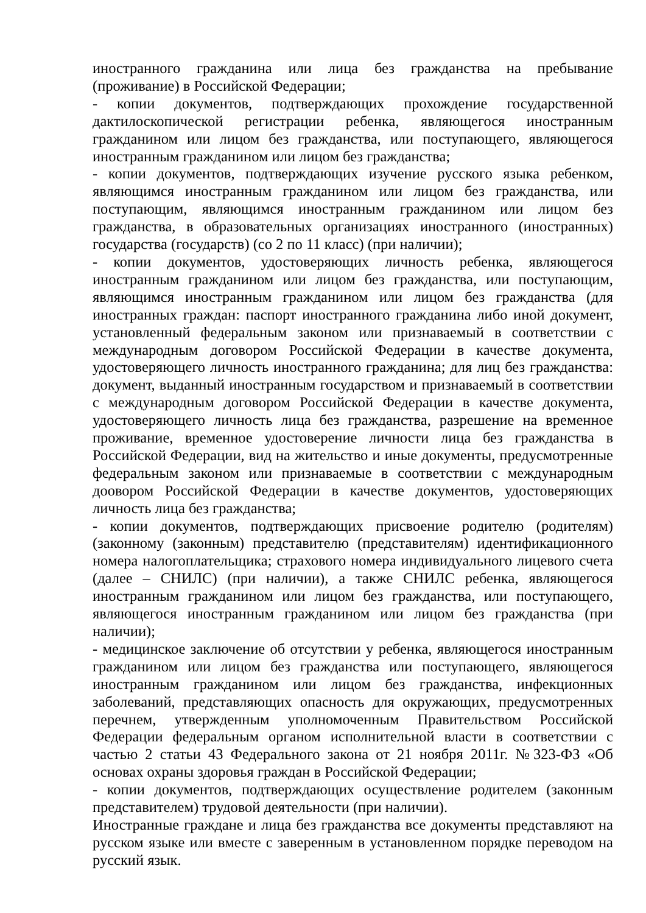иностранного гражданина или лица без гражданства на пребывание (проживание) в Российской Федерации;
- копии документов, подтверждающих прохождение государственной дактилоскопической регистрации ребенка, являющегося иностранным гражданином или лицом без гражданства, или поступающего, являющегося иностранным гражданином или лицом без гражданства;
- копии документов, подтверждающих изучение русского языка ребенком, являющимся иностранным гражданином или лицом без гражданства, или поступающим, являющимся иностранным гражданином или лицом без гражданства, в образовательных организациях иностранного (иностранных) государства (государств) (со 2 по 11 класс) (при наличии);
- копии документов, удостоверяющих личность ребенка, являющегося иностранным гражданином или лицом без гражданства, или поступающим, являющимся иностранным гражданином или лицом без гражданства (для иностранных граждан: паспорт иностранного гражданина либо иной документ, установленный федеральным законом или признаваемый в соответствии с международным договором Российской Федерации в качестве документа, удостоверяющего личность иностранного гражданина; для лиц без гражданства: документ, выданный иностранным государством и признаваемый в соответствии с международным договором Российской Федерации в качестве документа, удостоверяющего личность лица без гражданства, разрешение на временное проживание, временное удостоверение личности лица без гражданства в Российской Федерации, вид на жительство и иные документы, предусмотренные федеральным законом или признаваемые в соответствии с международным доовором Российской Федерации в качестве документов, удостоверяющих личность лица без гражданства;
- копии документов, подтверждающих присвоение родителю (родителям) (законному (законным) представителю (представителям) идентификационного номера налогоплательщика; страхового номера индивидуального лицевого счета (далее – СНИЛС) (при наличии), а также СНИЛС ребенка, являющегося иностранным гражданином или лицом без гражданства, или поступающего, являющегося иностранным гражданином или лицом без гражданства (при наличии);
- медицинское заключение об отсутствии у ребенка, являющегося иностранным гражданином или лицом без гражданства или поступающего, являющегося иностранным гражданином или лицом без гражданства, инфекционных заболеваний, представляющих опасность для окружающих, предусмотренных перечнем, утвержденным уполномоченным Правительством Российской Федерации федеральным органом исполнительной власти в соответствии с частью 2 статьи 43 Федерального закона от 21 ноября 2011г. №323-ФЗ «Об основах охраны здоровья граждан в Российской Федерации;
- копии документов, подтверждающих осуществление родителем (законным представителем) трудовой деятельности (при наличии).
Иностранные граждане и лица без гражданства все документы представляют на русском языке или вместе с заверенным в установленном порядке переводом на русский язык.